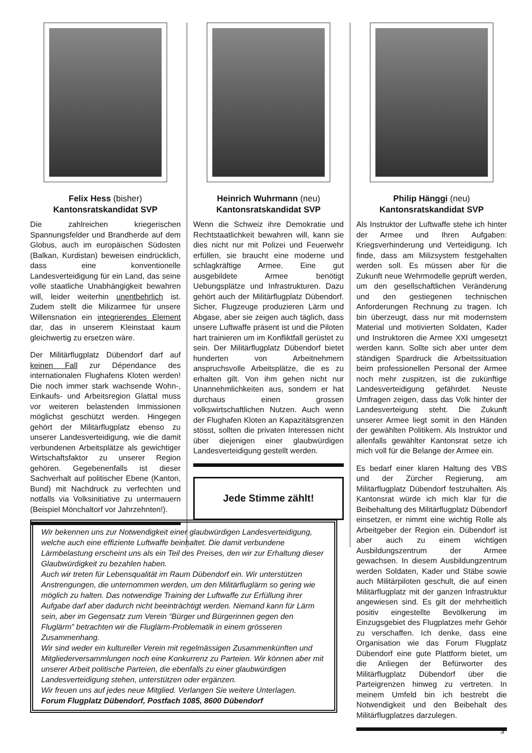Felix Hess (bisher)
Kantonsratskandidat SVP
Die zahlreichen kriegerischen Spannungsfelder und Brandherde auf dem Globus, auch im europäischen Südosten (Balkan, Kurdistan) beweisen eindrücklich, dass eine konventionelle Landesverteidigung für ein Land, das seine volle staatliche Unabhängigkeit bewahren will, leider weiterhin unentbehrlich ist. Zudem stellt die Milizarmee für unsere Willensnation ein integrierendes Element dar, das in unserem Kleinstaat kaum gleichwertig zu ersetzen wäre.
Der Militärflugplatz Dübendorf darf auf keinen Fall zur Dépendance des internationalen Flughafens Kloten werden! Die noch immer stark wachsende Wohn-, Einkaufs- und Arbeitsregion Glattal muss vor weiteren belastenden Immissionen möglichst geschützt werden. Hingegen gehört der Militärflugplatz ebenso zu unserer Landesverteidigung, wie die damit verbundenen Arbeitsplätze als gewichtiger Wirtschaftsfaktor zu unserer Region gehören. Gegebenenfalls ist dieser Sachverhalt auf politischer Ebene (Kanton, Bund) mit Nachdruck zu verfechten und notfalls via Volksinitiative zu untermauern (Beispiel Mönchaltorf vor Jahrzehnten!).
Heinrich Wuhrmann (neu)
Kantonsratskandidat SVP
Wenn die Schweiz ihre Demokratie und Rechtstaatlichkeit bewahren will, kann sie dies nicht nur mit Polizei und Feuerwehr erfüllen, sie braucht eine moderne und schlagkräftige Armee. Eine gut ausgebildete Armee benötigt Uebungsplätze und Infrastrukturen. Dazu gehört auch der Militärflugplatz Dübendorf. Sicher, Flugzeuge produzieren Lärm und Abgase, aber sie zeigen auch täglich, dass unsere Luftwaffe präsent ist und die Piloten hart trainieren um im Konfliktfall gerüstet zu sein. Der Militärflugplatz Dübendorf bietet hunderten von Arbeitnehmern anspruchsvolle Arbeitsplätze, die es zu erhalten gilt. Von ihm gehen nicht nur Unannehmlichkeiten aus, sondern er hat durchaus einen grossen volkswirtschaftlichen Nutzen. Auch wenn der Flughafen Kloten an Kapazitätsgrenzen stösst, sollten die privaten Interessen nicht über diejenigen einer glaubwürdigen Landesverteidigung gestellt werden.
Jede Stimme zählt!
Philip Hänggi (neu)
Kantonsratskandidat SVP
Als Instruktor der Luftwaffe stehe ich hinter der Armee und Ihren Aufgaben: Kriegsverhinderung und Verteidigung. Ich finde, dass am Milizsystem festgehalten werden soll. Es müssen aber für die Zukunft neue Wehrmodelle geprüft werden, um den gesellschaftlichen Veränderung und den gestiegenen technischen Anforderungen Rechnung zu tragen. Ich bin überzeugt, dass nur mit modernstem Material und motivierten Soldaten, Kader und Instruktoren die Armee XXI umgesetzt werden kann. Sollte sich aber unter dem ständigen Spardruck die Arbeitssituation beim professionellen Personal der Armee noch mehr zuspitzen, ist die zukünftige Landesverteidigung gefährdet. Neuste Umfragen zeigen, dass das Volk hinter der Landesverteigung steht. Die Zukunft unserer Armee liegt somit in den Händen der gewählten Politikern. Als Instruktor und allenfalls gewählter Kantonsrat setze ich mich voll für die Belange der Armee ein.
Es bedarf einer klaren Haltung des VBS und der Zürcher Regierung, am Militärflugplatz Dübendorf festzuhalten. Als Kantonsrat würde ich mich klar für die Beibehaltung des Militärflugplatz Dübendorf einsetzen, er nimmt eine wichtig Rolle als Arbeitgeber der Region ein. Dübendorf ist aber auch zu einem wichtigen Ausbildungszentrum der Armee gewachsen. In diesem Ausbildungzentrum werden Soldaten, Kader und Stäbe sowie auch Militärpiloten geschult, die auf einen Militärflugplatz mit der ganzen Infrastruktur angewiesen sind. Es gilt der mehrheitlich positiv eingestellte Bevölkerung im Einzugsgebiet des Flugplatzes mehr Gehör zu verschaffen. Ich denke, dass eine Organisation wie das Forum Flugplatz Dübendorf eine gute Plattform bietet, um die Anliegen der Befürworter des Militärflugplatz Dübendorf über die Parteigrenzen hinweg zu vertreten. In meinem Umfeld bin ich bestrebt die Notwendigkeit und den Beibehalt des Militärflugplatzes darzulegen.
Wir bekennen uns zur Notwendigkeit einer glaubwürdigen Landesverteidigung, welche auch eine effiziente Luftwaffe beinhaltet. Die damit verbundene Lärmbelastung erscheint uns als ein Teil des Preises, den wir zur Erhaltung dieser Glaubwürdigkeit zu bezahlen haben.
Auch wir treten für Lebensqualität im Raum Dübendorf ein. Wir unterstützen Anstrengungen, die unternommen werden, um den Militärfluglärm so gering wie möglich zu halten. Das notwendige Training der Luftwaffe zur Erfüllung ihrer Aufgabe darf aber dadurch nicht beeinträchtigt werden. Niemand kann für Lärm sein, aber im Gegensatz zum Verein “Bürger und Bürgerinnen gegen den Fluglärm” betrachten wir die Fluglärm-Problematik in einem grösseren Zusammenhang.
Wir sind weder ein kultureller Verein mit regelmässigen Zusammenkünften und Mitgliederversammlungen noch eine Konkurrenz zu Parteien. Wir können aber mit unserer Arbeit politische Parteien, die ebenfalls zu einer glaubwürdigen Landesverteidigung stehen, unterstützen oder ergänzen.
Wir freuen uns auf jedes neue Mitglied. Verlangen Sie weitere Unterlagen.
Forum Flugplatz Dübendorf, Postfach 1085, 8600 Dübendorf
3